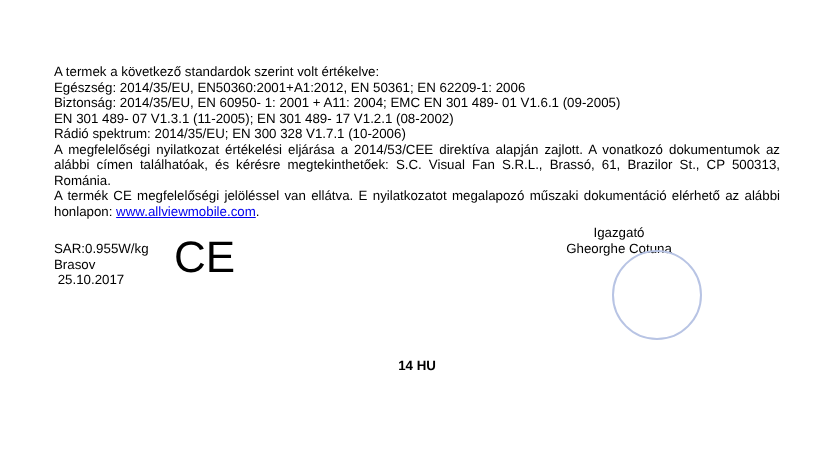A termek a következő standardok szerint volt értékelve:
Egészség: 2014/35/EU, EN50360:2001+A1:2012, EN 50361; EN 62209-1: 2006
Biztonság: 2014/35/EU, EN 60950- 1: 2001 + A11: 2004; EMC EN 301 489- 01 V1.6.1 (09-2005)
EN 301 489- 07 V1.3.1 (11-2005); EN 301 489- 17 V1.2.1 (08-2002)
Rádió spektrum: 2014/35/EU; EN 300 328 V1.7.1 (10-2006)
A megfelelőségi nyilatkozat értékelési eljárása a 2014/53/CEE direktíva alapján zajlott. A vonatkozó dokumentumok az alábbi címen találhatóak, és kérésre megtekinthetőek: S.C. Visual Fan S.R.L., Brassó, 61, Brazilor St., CP 500313, Románia.
A termék CE megfelelőségi jelöléssel van ellátva. E nyilatkozatot megalapozó műszaki dokumentáció elérhető az alábbi honlapon: www.allviewmobile.com.
SAR:0.955W/kg
Brasov
25.10.2017
CE
Igazgató
Gheorghe Cotuna
14 HU